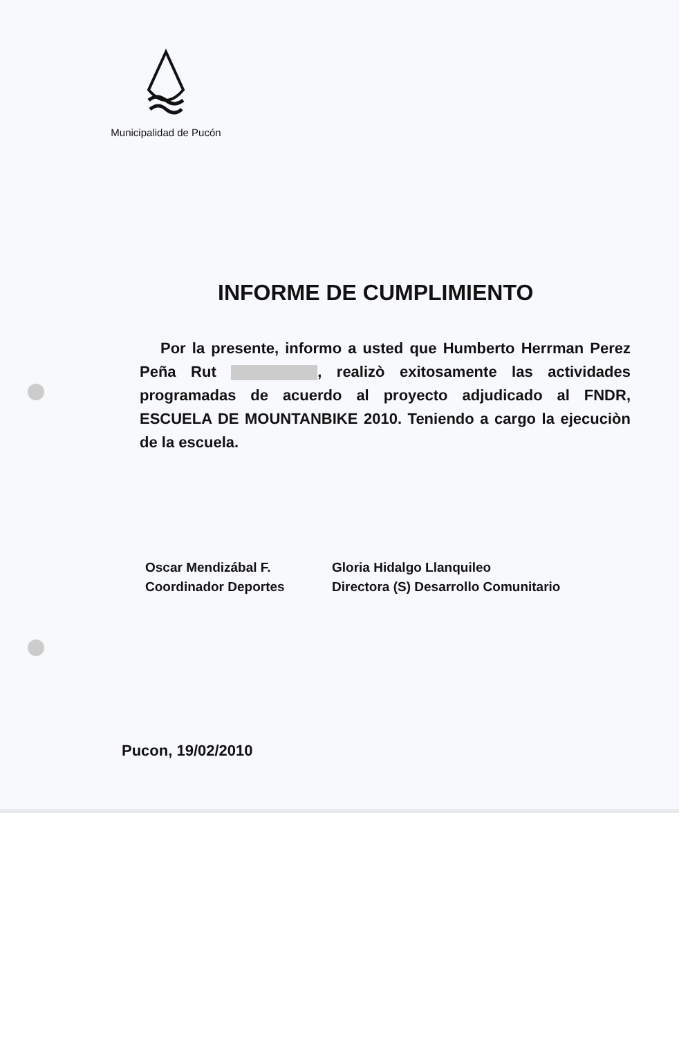Municipalidad de Pucón
INFORME DE CUMPLIMIENTO
Por la presente, informo a usted que Humberto Herrman Perez Peña Rut , realizò exitosamente las actividades programadas de acuerdo al proyecto adjudicado al FNDR, ESCUELA DE MOUNTANBIKE 2010. Teniendo a cargo la ejecuciòn de la escuela.
Oscar Mendizábal F.
Coordinador Deportes
Gloria Hidalgo Llanquileo
Directora (S) Desarrollo Comunitario
Pucon, 19/02/2010